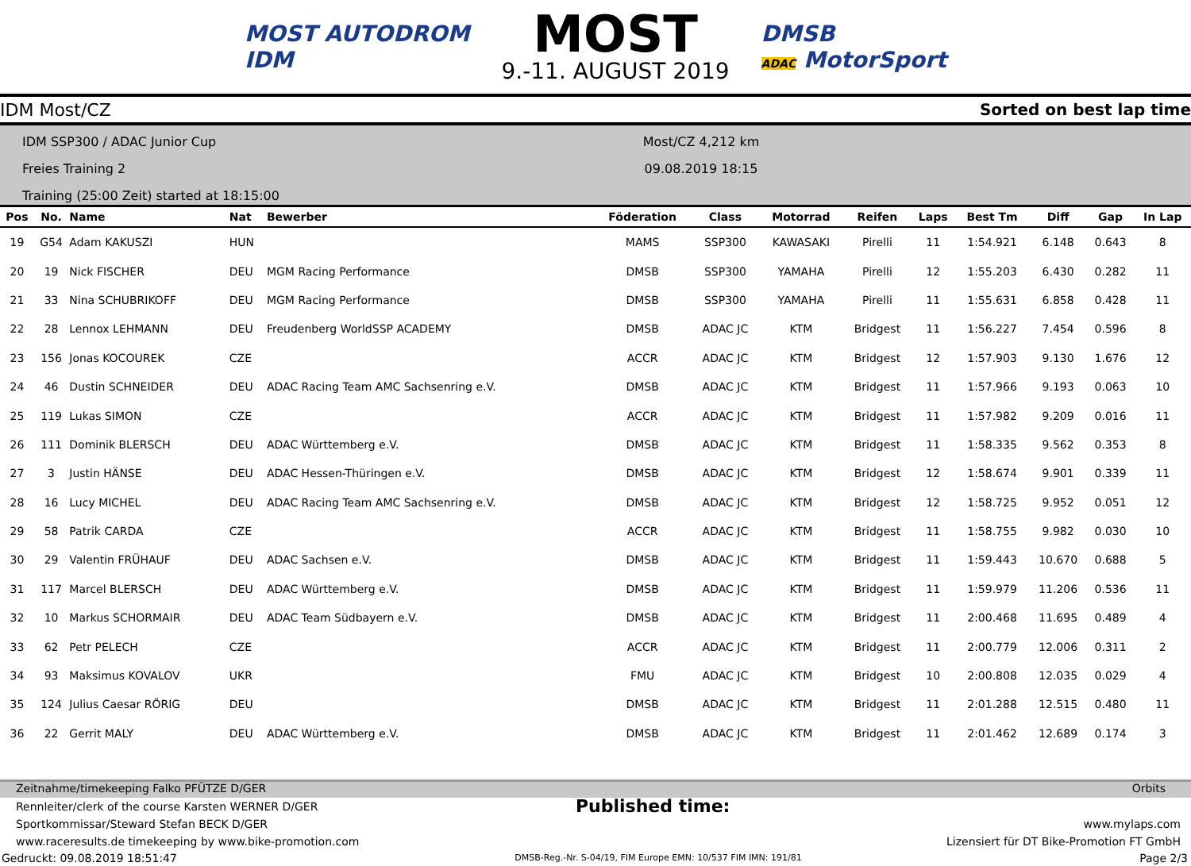MOST AUTODROM
IDM
MOST
9.-11. AUGUST 2019
DMSB
ADAC MotorSport
IDM Most/CZ Sorted on best lap time
IDM SSP300 / ADAC Junior Cup
Freies Training 2
Training (25:00 Zeit) started at 18:15:00
Most/CZ 4,212 km
09.08.2019 18:15
| Pos | No. | Name | Nat | Bewerber | Föderation | Class | Motorrad | Reifen | Laps | Best Tm | Diff | Gap | In Lap |
| --- | --- | --- | --- | --- | --- | --- | --- | --- | --- | --- | --- | --- | --- |
| 19 | G54 | Adam KAKUSZI | HUN | | MAMS | SSP300 | KAWASAKI | Pirelli | 11 | 1:54.921 | 6.148 | 0.643 | 8 |
| 20 | 19 | Nick FISCHER | DEU | MGM Racing Performance | DMSB | SSP300 | YAMAHA | Pirelli | 12 | 1:55.203 | 6.430 | 0.282 | 11 |
| 21 | 33 | Nina SCHUBRIKOFF | DEU | MGM Racing Performance | DMSB | SSP300 | YAMAHA | Pirelli | 11 | 1:55.631 | 6.858 | 0.428 | 11 |
| 22 | 28 | Lennox LEHMANN | DEU | Freudenberg WorldSSP ACADEMY | DMSB | ADAC JC | KTM | Bridgest | 11 | 1:56.227 | 7.454 | 0.596 | 8 |
| 23 | 156 | Jonas KOCOUREK | CZE | | ACCR | ADAC JC | KTM | Bridgest | 12 | 1:57.903 | 9.130 | 1.676 | 12 |
| 24 | 46 | Dustin SCHNEIDER | DEU | ADAC Racing Team AMC Sachsenring e.V. | DMSB | ADAC JC | KTM | Bridgest | 11 | 1:57.966 | 9.193 | 0.063 | 10 |
| 25 | 119 | Lukas SIMON | CZE | | ACCR | ADAC JC | KTM | Bridgest | 11 | 1:57.982 | 9.209 | 0.016 | 11 |
| 26 | 111 | Dominik BLERSCH | DEU | ADAC Württemberg e.V. | DMSB | ADAC JC | KTM | Bridgest | 11 | 1:58.335 | 9.562 | 0.353 | 8 |
| 27 | 3 | Justin HÄNSE | DEU | ADAC Hessen-Thüringen e.V. | DMSB | ADAC JC | KTM | Bridgest | 12 | 1:58.674 | 9.901 | 0.339 | 11 |
| 28 | 16 | Lucy MICHEL | DEU | ADAC Racing Team AMC Sachsenring e.V. | DMSB | ADAC JC | KTM | Bridgest | 12 | 1:58.725 | 9.952 | 0.051 | 12 |
| 29 | 58 | Patrik CARDA | CZE | | ACCR | ADAC JC | KTM | Bridgest | 11 | 1:58.755 | 9.982 | 0.030 | 10 |
| 30 | 29 | Valentin FRÜHAUF | DEU | ADAC Sachsen e.V. | DMSB | ADAC JC | KTM | Bridgest | 11 | 1:59.443 | 10.670 | 0.688 | 5 |
| 31 | 117 | Marcel BLERSCH | DEU | ADAC Württemberg e.V. | DMSB | ADAC JC | KTM | Bridgest | 11 | 1:59.979 | 11.206 | 0.536 | 11 |
| 32 | 10 | Markus SCHORMAIR | DEU | ADAC Team Südbayern e.V. | DMSB | ADAC JC | KTM | Bridgest | 11 | 2:00.468 | 11.695 | 0.489 | 4 |
| 33 | 62 | Petr PELECH | CZE | | ACCR | ADAC JC | KTM | Bridgest | 11 | 2:00.779 | 12.006 | 0.311 | 2 |
| 34 | 93 | Maksimus KOVALOV | UKR | | FMU | ADAC JC | KTM | Bridgest | 10 | 2:00.808 | 12.035 | 0.029 | 4 |
| 35 | 124 | Julius Caesar RÖRIG | DEU | | DMSB | ADAC JC | KTM | Bridgest | 11 | 2:01.288 | 12.515 | 0.480 | 11 |
| 36 | 22 | Gerrit MALY | DEU | ADAC Württemberg e.V. | DMSB | ADAC JC | KTM | Bridgest | 11 | 2:01.462 | 12.689 | 0.174 | 3 |
Zeitnahme/timekeeping Falko PFÜTZE D/GER Orbits
Rennleiter/clerk of the course Karsten WERNER D/GER
Sportkommissar/Steward Stefan BECK D/GER
www.raceresults.de timekeeping by www.bike-promotion.com
Published time:
www.mylaps.com
Lizensiert für DT Bike-Promotion FT GmbH
Gedruckt: 09.08.2019 18:51:47 DMSB-Reg.-Nr. S-04/19, FIM Europe EMN: 10/537 FIM IMN: 191/81 Page 2/3